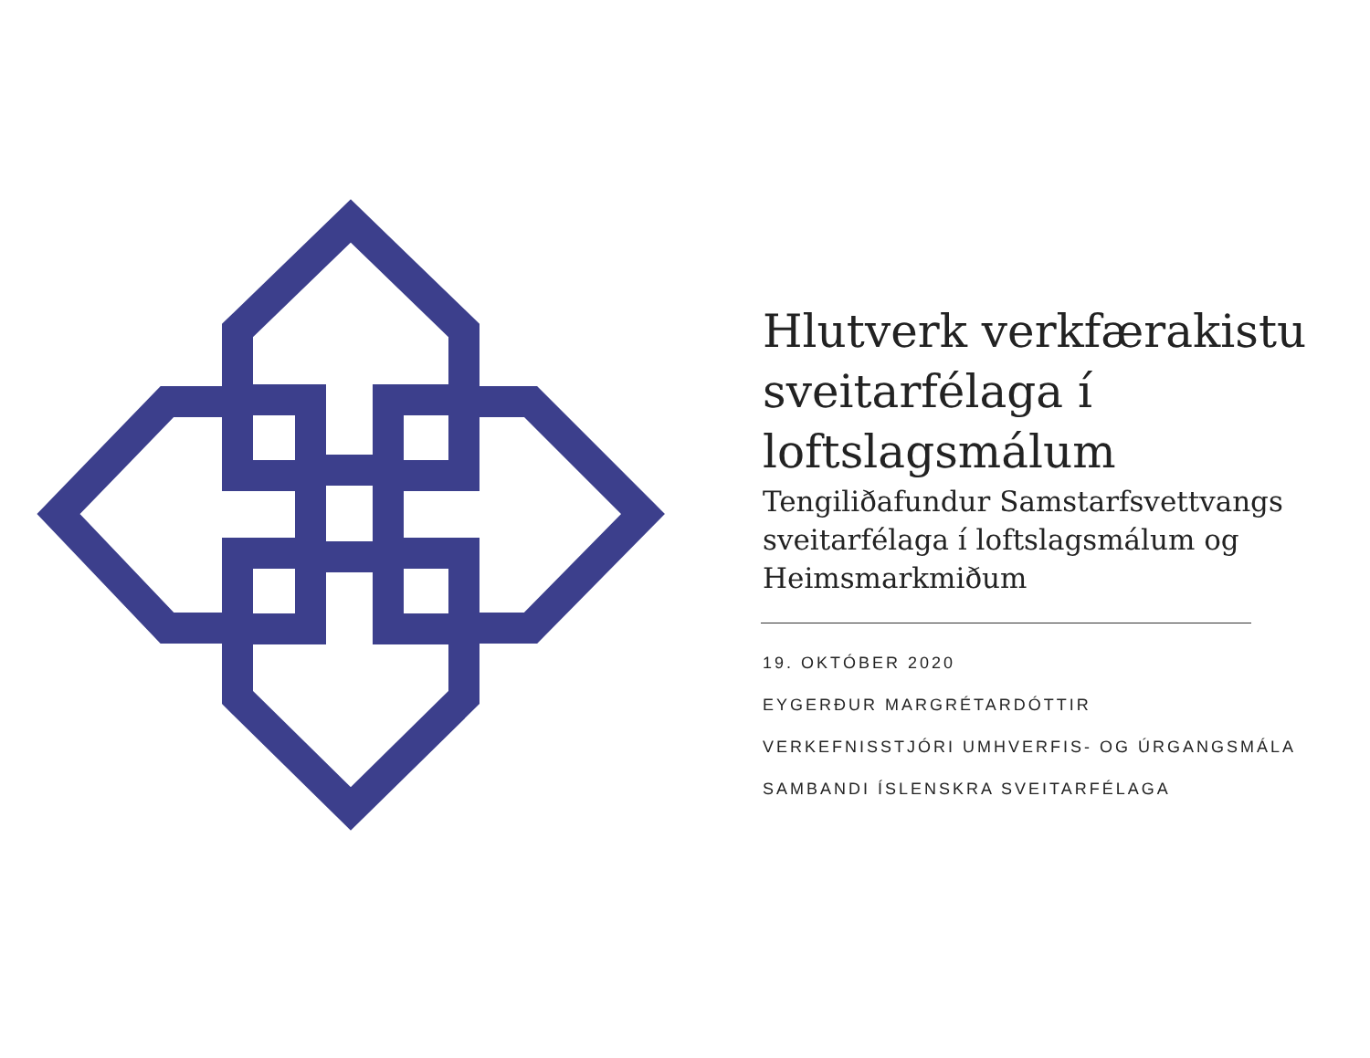Hlutverk verkfærakistu sveitarfélaga í loftslagsmálum
Tengiliðafundur Samstarfsvettvangs sveitarfélaga í loftslagsmálum og Heimsmarkmiðum
19. OKTÓBER 2020
EYGERÐUR MARGRÉTARDÓTTIR
VERKEFNISSTJÓRI UMHVERFIS- OG ÚRGANGSMÁLA
SAMBANDI ÍSLENSKRA SVEITARFÉLAGA